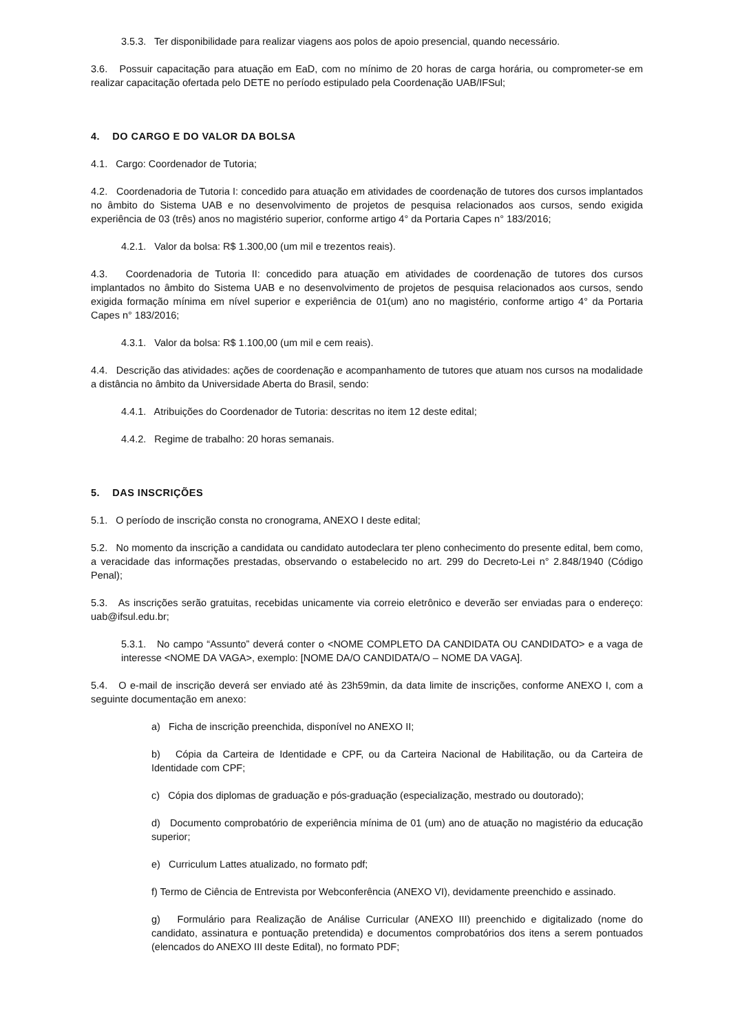3.5.3. Ter disponibilidade para realizar viagens aos polos de apoio presencial, quando necessário.
3.6. Possuir capacitação para atuação em EaD, com no mínimo de 20 horas de carga horária, ou comprometer-se em realizar capacitação ofertada pelo DETE no período estipulado pela Coordenação UAB/IFSul;
4. DO CARGO E DO VALOR DA BOLSA
4.1. Cargo: Coordenador de Tutoria;
4.2. Coordenadoria de Tutoria I: concedido para atuação em atividades de coordenação de tutores dos cursos implantados no âmbito do Sistema UAB e no desenvolvimento de projetos de pesquisa relacionados aos cursos, sendo exigida experiência de 03 (três) anos no magistério superior, conforme artigo 4° da Portaria Capes n° 183/2016;
4.2.1. Valor da bolsa: R$ 1.300,00 (um mil e trezentos reais).
4.3. Coordenadoria de Tutoria II: concedido para atuação em atividades de coordenação de tutores dos cursos implantados no âmbito do Sistema UAB e no desenvolvimento de projetos de pesquisa relacionados aos cursos, sendo exigida formação mínima em nível superior e experiência de 01(um) ano no magistério, conforme artigo 4° da Portaria Capes n° 183/2016;
4.3.1. Valor da bolsa: R$ 1.100,00 (um mil e cem reais).
4.4. Descrição das atividades: ações de coordenação e acompanhamento de tutores que atuam nos cursos na modalidade a distância no âmbito da Universidade Aberta do Brasil, sendo:
4.4.1. Atribuições do Coordenador de Tutoria: descritas no item 12 deste edital;
4.4.2. Regime de trabalho: 20 horas semanais.
5. DAS INSCRIÇÕES
5.1. O período de inscrição consta no cronograma, ANEXO I deste edital;
5.2. No momento da inscrição a candidata ou candidato autodeclara ter pleno conhecimento do presente edital, bem como, a veracidade das informações prestadas, observando o estabelecido no art. 299 do Decreto-Lei n° 2.848/1940 (Código Penal);
5.3. As inscrições serão gratuitas, recebidas unicamente via correio eletrônico e deverão ser enviadas para o endereço: uab@ifsul.edu.br;
5.3.1. No campo “Assunto” deverá conter o <NOME COMPLETO DA CANDIDATA OU CANDIDATO> e a vaga de interesse <NOME DA VAGA>, exemplo: [NOME DA/O CANDIDATA/O – NOME DA VAGA].
5.4. O e-mail de inscrição deverá ser enviado até às 23h59min, da data limite de inscrições, conforme ANEXO I, com a seguinte documentação em anexo:
a) Ficha de inscrição preenchida, disponível no ANEXO II;
b) Cópia da Carteira de Identidade e CPF, ou da Carteira Nacional de Habilitação, ou da Carteira de Identidade com CPF;
c) Cópia dos diplomas de graduação e pós-graduação (especialização, mestrado ou doutorado);
d) Documento comprobatório de experiência mínima de 01 (um) ano de atuação no magistério da educação superior;
e) Curriculum Lattes atualizado, no formato pdf;
f) Termo de Ciência de Entrevista por Webconferência (ANEXO VI), devidamente preenchido e assinado.
g) Formulário para Realização de Análise Curricular (ANEXO III) preenchido e digitalizado (nome do candidato, assinatura e pontuação pretendida) e documentos comprobatórios dos itens a serem pontuados (elencados do ANEXO III deste Edital), no formato PDF;